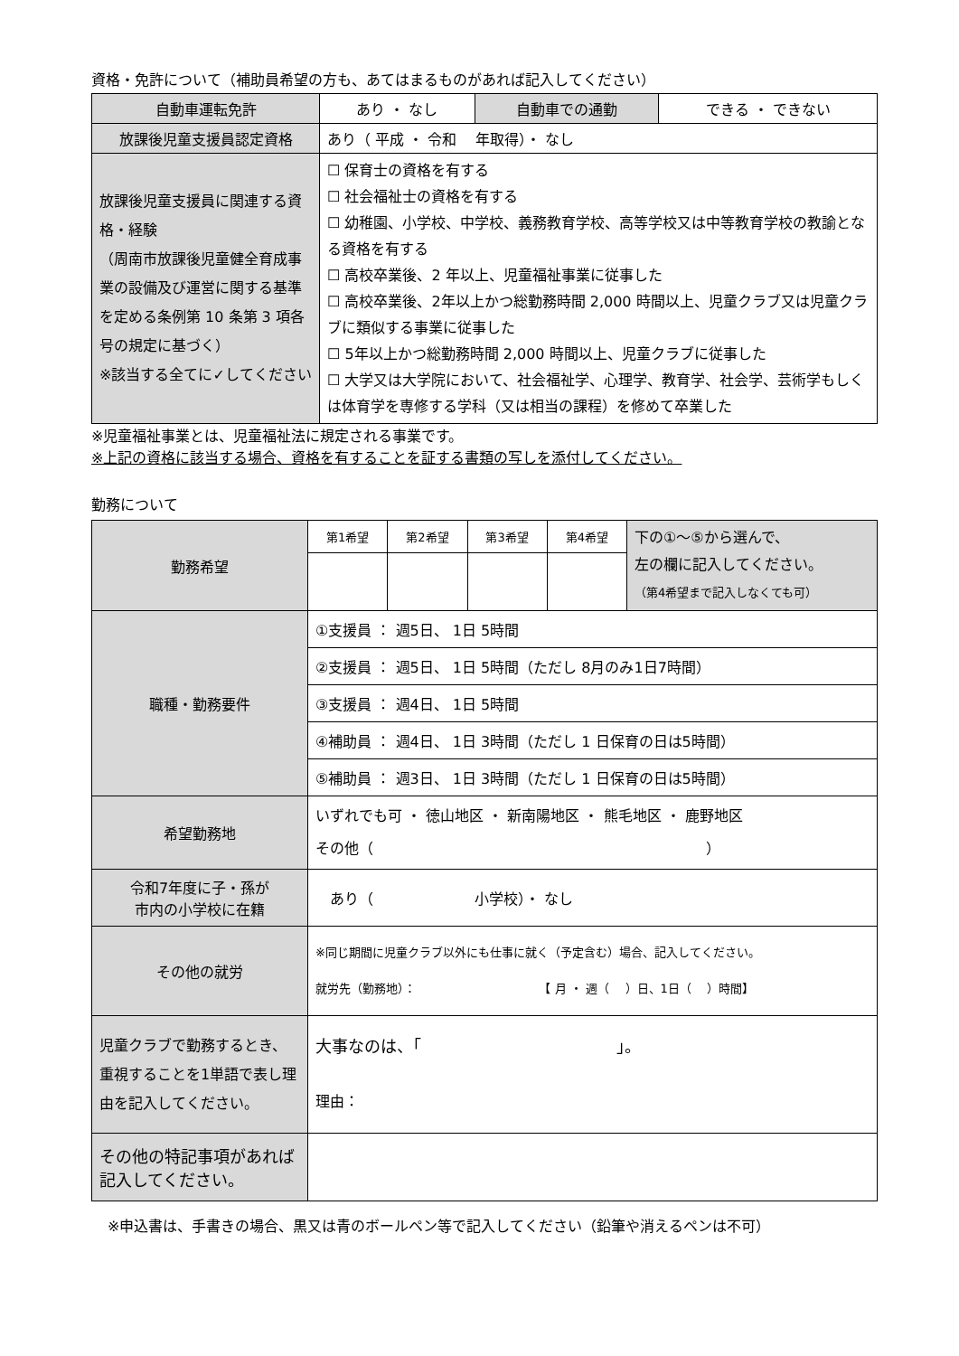資格・免許について（補助員希望の方も、あてはまるものがあれば記入してください）
| 自動車運転免許 | あり ・ なし | 自動車での通勤 | できる ・ できない |
| 放課後児童支援員認定資格 | あり（ 平成 ・ 令和 年取得）・ なし | | |
| 放課後児童支援員に関連する資格・経験 （周南市放課後児童健全育成事業の設備及び運営に関する基準を定める条例第 10 条第 3 項各号の規定に基づく） ※該当する全てに✓してください | ☐ 保育士の資格を有する ☐ 社会福祉士の資格を有する ☐ 幼稚園、小学校、中学校、義務教育学校、高等学校又は中等教育学校の教諭となる資格を有する ☐ 高校卒業後、2 年以上、児童福祉事業に従事した ☐ 高校卒業後、2年以上かつ総勤務時間 2,000 時間以上、児童クラブ又は児童クラブに類似する事業に従事した ☐ 5年以上かつ総勤務時間 2,000 時間以上、児童クラブに従事した ☐ 大学又は大学院において、社会福祉学、心理学、教育学、社会学、芸術学もしくは体育学を専修する学科（又は相当の課程）を修めて卒業した | | |
※児童福祉事業とは、児童福祉法に規定される事業です。
※上記の資格に該当する場合、資格を有することを証する書類の写しを添付してください。
勤務について
| 勤務希望 | 第1希望 | 第2希望 | 第3希望 | 第4希望 | 下の①～⑤から選んで、 左の欄に記入してください。 （第4希望まで記入しなくても可） |
| 職種・勤務要件 | ①支援員 ： 週5日、 1日 5時間 | | | | |
| | ②支援員 ： 週5日、 1日 5時間（ただし 8月のみ1日7時間） | | | | |
| | ③支援員 ： 週4日、 1日 5時間 | | | | |
| | ④補助員 ： 週4日、 1日 3時間（ただし 1 日保育の日は5時間） | | | | |
| | ⑤補助員 ： 週3日、 1日 3時間（ただし 1 日保育の日は5時間） | | | | |
| 希望勤務地 | いずれでも可 ・ 徳山地区 ・ 新南陽地区 ・ 熊毛地区 ・ 鹿野地区 その他（ ） | | | | |
| 令和7年度に子・孫が 市内の小学校に在籍 | あり（ 小学校）・ なし | | | | |
| その他の就労 | ※同じ期間に児童クラブ以外にも仕事に就く（予定含む）場合、記入してください。 就労先（勤務地）： 【 月 ・ 週（ ）日、1日（ ）時間】 | | | | |
| 児童クラブで勤務するとき、重視することを1単語で表し理由を記入してください。 | 大事なのは、「 」。 理由： | | | | |
| その他の特記事項があれば記入してください。 | | | | | |
※申込書は、手書きの場合、黒又は青のボールペン等で記入してください（鉛筆や消えるペンは不可）